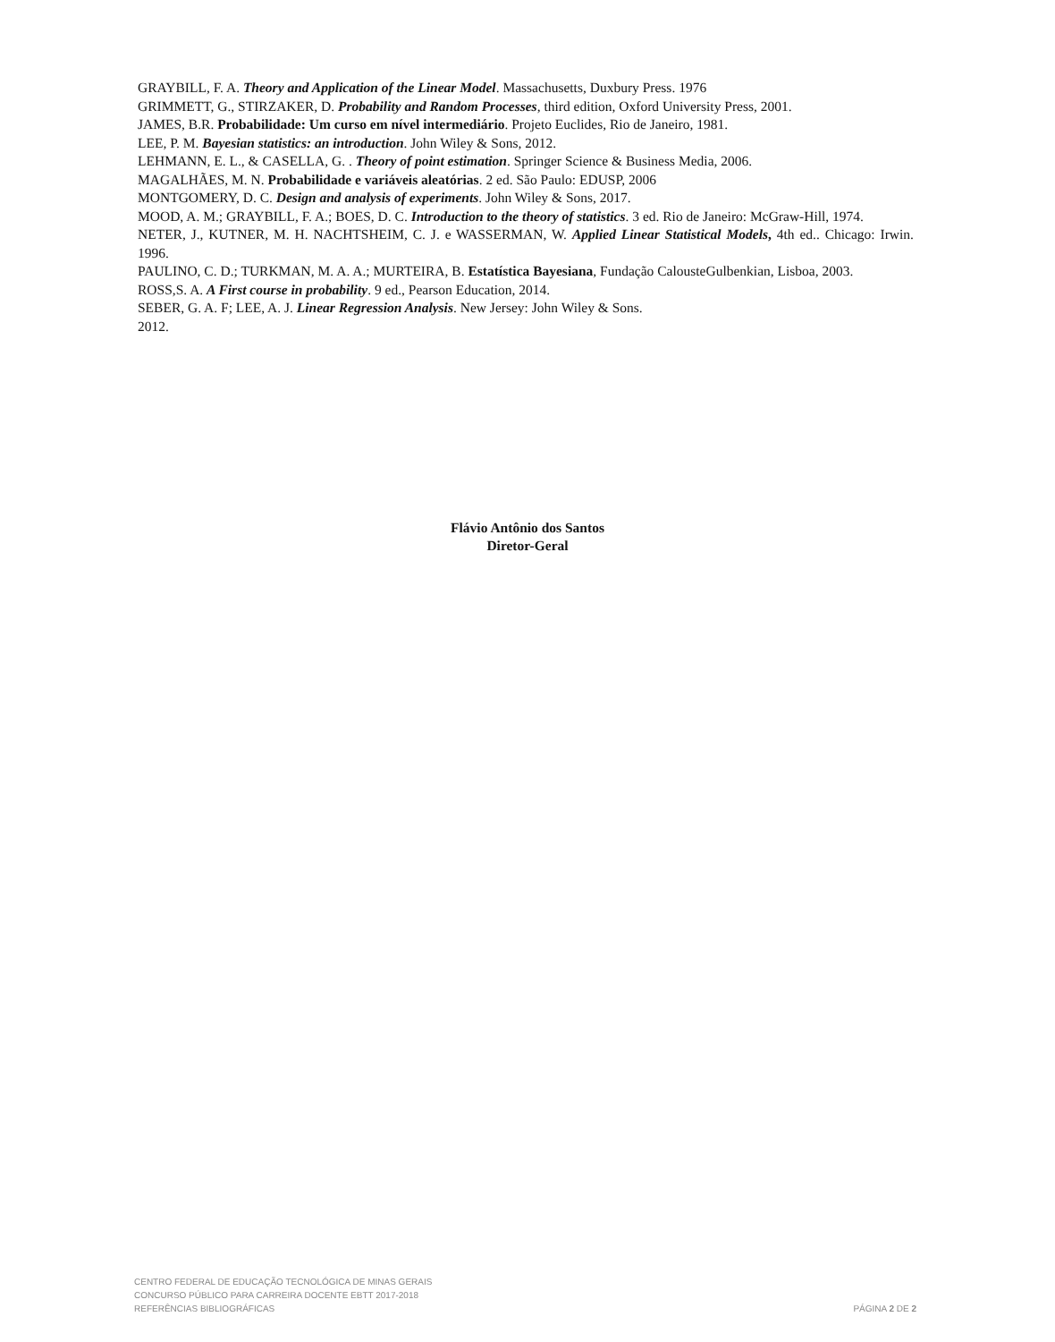GRAYBILL, F. A. Theory and Application of the Linear Model. Massachusetts, Duxbury Press. 1976
GRIMMETT, G., STIRZAKER, D. Probability and Random Processes, third edition, Oxford University Press, 2001.
JAMES, B.R. Probabilidade: Um curso em nível intermediário. Projeto Euclides, Rio de Janeiro, 1981.
LEE, P. M. Bayesian statistics: an introduction. John Wiley & Sons, 2012.
LEHMANN, E. L., & CASELLA, G. . Theory of point estimation. Springer Science & Business Media, 2006.
MAGALHÃES, M. N. Probabilidade e variáveis aleatórias. 2 ed. São Paulo: EDUSP, 2006
MONTGOMERY, D. C. Design and analysis of experiments. John Wiley & Sons, 2017.
MOOD, A. M.; GRAYBILL, F. A.; BOES, D. C. Introduction to the theory of statistics. 3 ed. Rio de Janeiro: McGraw-Hill, 1974.
NETER, J., KUTNER, M. H. NACHTSHEIM, C. J. e WASSERMAN, W. Applied Linear Statistical Models, 4th ed.. Chicago: Irwin. 1996.
PAULINO, C. D.; TURKMAN, M. A. A.; MURTEIRA, B. Estatística Bayesiana, Fundação CalousteGulbenkian, Lisboa, 2003.
ROSS,S. A. A First course in probability. 9 ed., Pearson Education, 2014.
SEBER, G. A. F; LEE, A. J. Linear Regression Analysis. New Jersey: John Wiley & Sons.
2012.
Flávio Antônio dos Santos
Diretor-Geral
CENTRO FEDERAL DE EDUCAÇÃO TECNOLÓGICA DE MINAS GERAIS
CONCURSO PÚBLICO PARA CARREIRA DOCENTE EBTT 2017-2018
PÁGINA 2 DE 2 REFERÊNCIAS BIBLIOGRÁFICAS